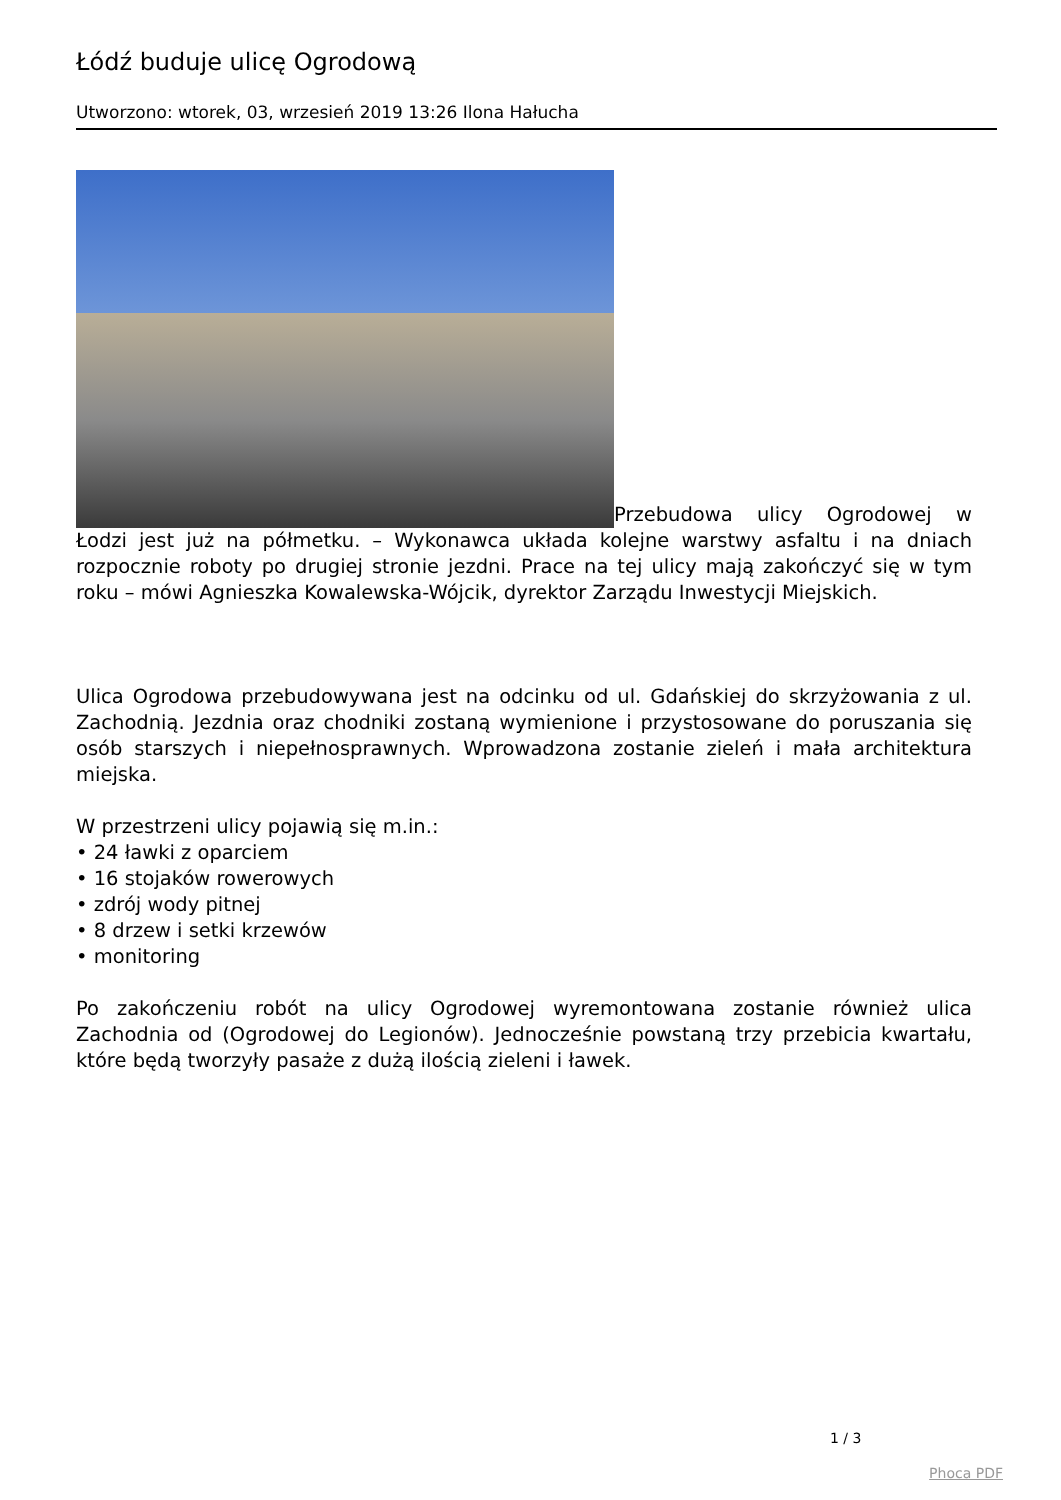Łódź buduje ulicę Ogrodową
Utworzono: wtorek, 03, wrzesień 2019 13:26 Ilona Hałucha
Przebudowa ulicy Ogrodowej w Łodzi jest już na półmetku. – Wykonawca układa kolejne warstwy asfaltu i na dniach rozpocznie roboty po drugiej stronie jezdni. Prace na tej ulicy mają zakończyć się w tym roku – mówi Agnieszka Kowalewska-Wójcik, dyrektor Zarządu Inwestycji Miejskich.
Ulica Ogrodowa przebudowywana jest na odcinku od ul. Gdańskiej do skrzyżowania z ul. Zachodnią. Jezdnia oraz chodniki zostaną wymienione i przystosowane do poruszania się osób starszych i niepełnosprawnych. Wprowadzona zostanie zieleń i mała architektura miejska.
W przestrzeni ulicy pojawią się m.in.:
• 24 ławki z oparciem
• 16 stojaków rowerowych
• zdrój wody pitnej
• 8 drzew i setki krzewów
• monitoring
Po zakończeniu robót na ulicy Ogrodowej wyremontowana zostanie również ulica Zachodnia od (Ogrodowej do Legionów). Jednocześnie powstaną trzy przebicia kwartału, które będą tworzyły pasaże z dużą ilością zieleni i ławek.
1 / 3
Phoca PDF